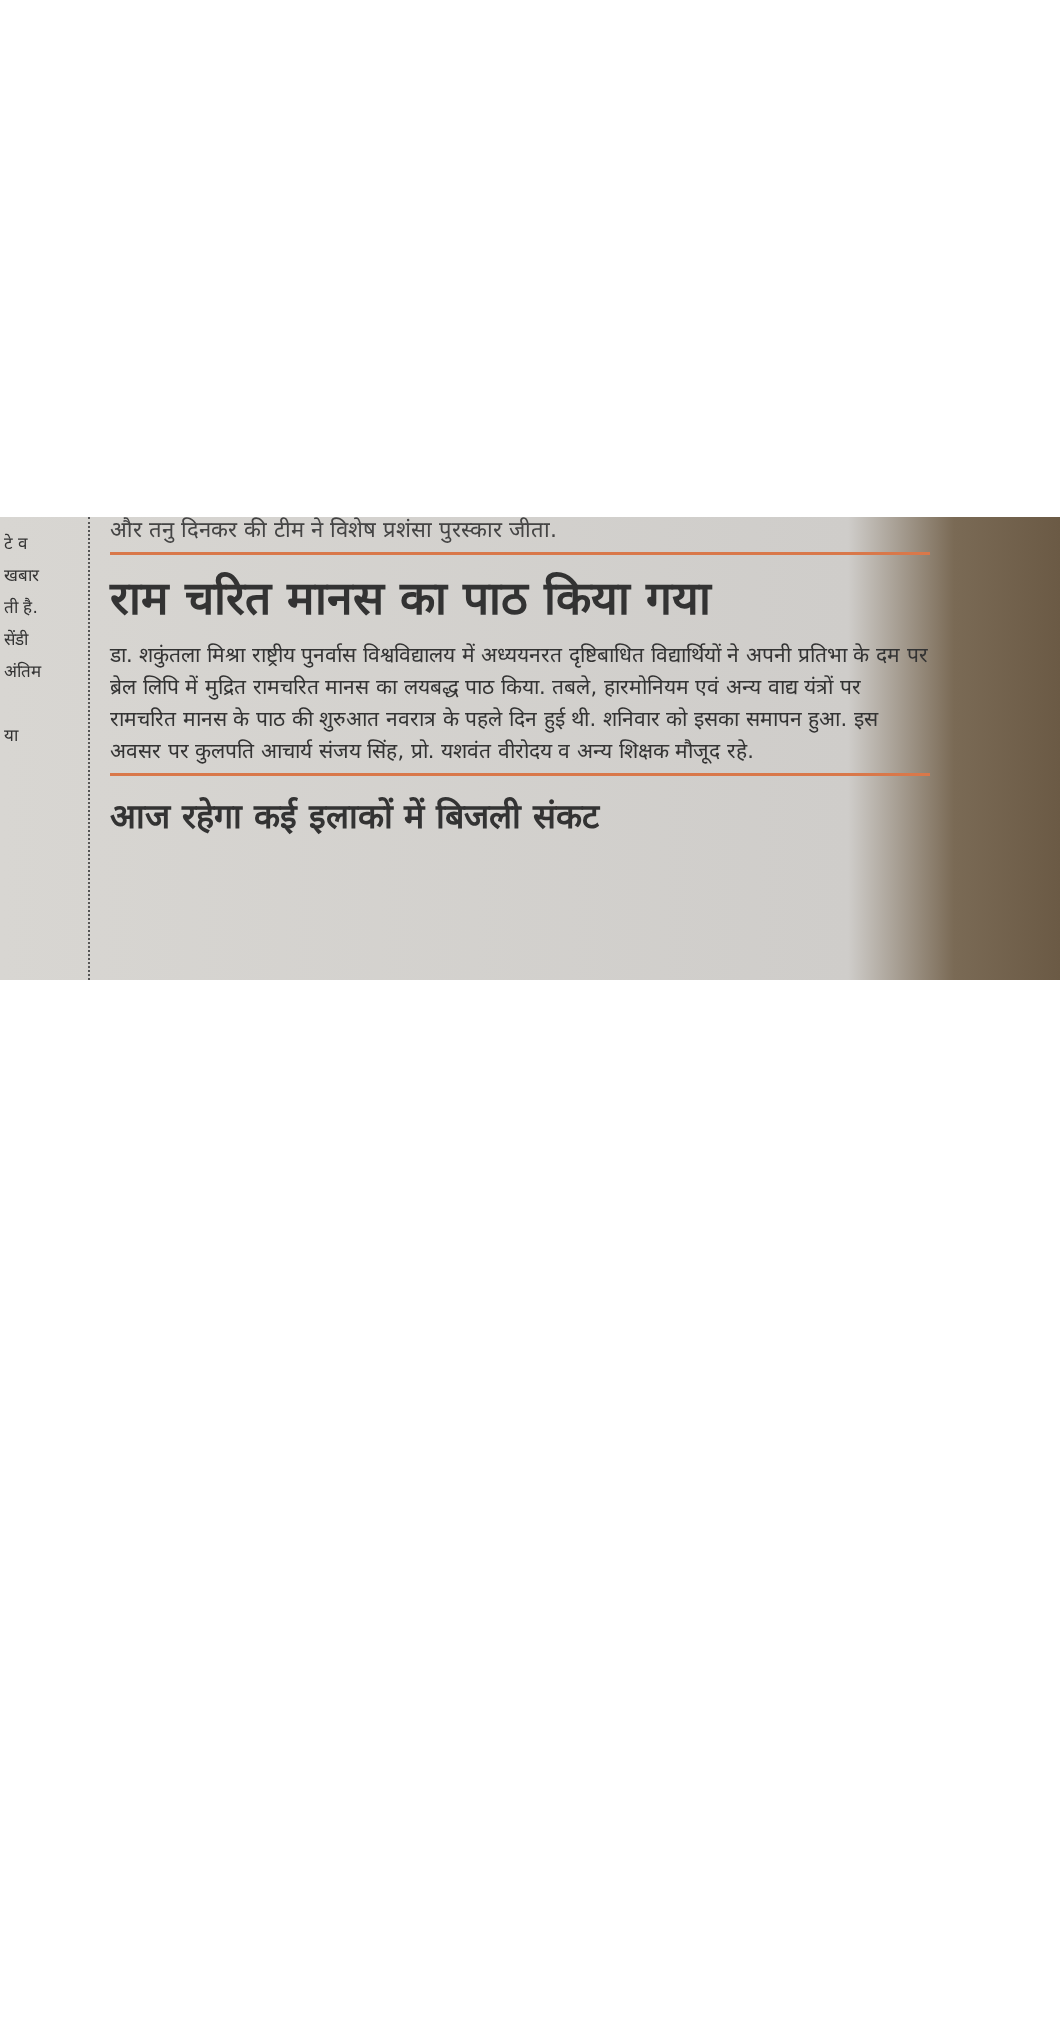टे व
खबार
ती है.
सेंडी
अंतिम
या
और तनु दिनकर की टीम ने विशेष प्रशंसा पुरस्कार जीता.
राम चरित मानस का पाठ किया गया
डा. शकुंतला मिश्रा राष्ट्रीय पुनर्वास विश्वविद्यालय में अध्ययनरत दृष्टिबाधित विद्यार्थियों ने अपनी प्रतिभा के दम पर ब्रेल लिपि में मुद्रित रामचरित मानस का लयबद्ध पाठ किया. तबले, हारमोनियम एवं अन्य वाद्य यंत्रों पर रामचरित मानस के पाठ की शुरुआत नवरात्र के पहले दिन हुई थी. शनिवार को इसका समापन हुआ. इस अवसर पर कुलपति आचार्य संजय सिंह, प्रो. यशवंत वीरोदय व अन्य शिक्षक मौजूद रहे.
आज रहेगा कई इलाकों में बिजली संकट